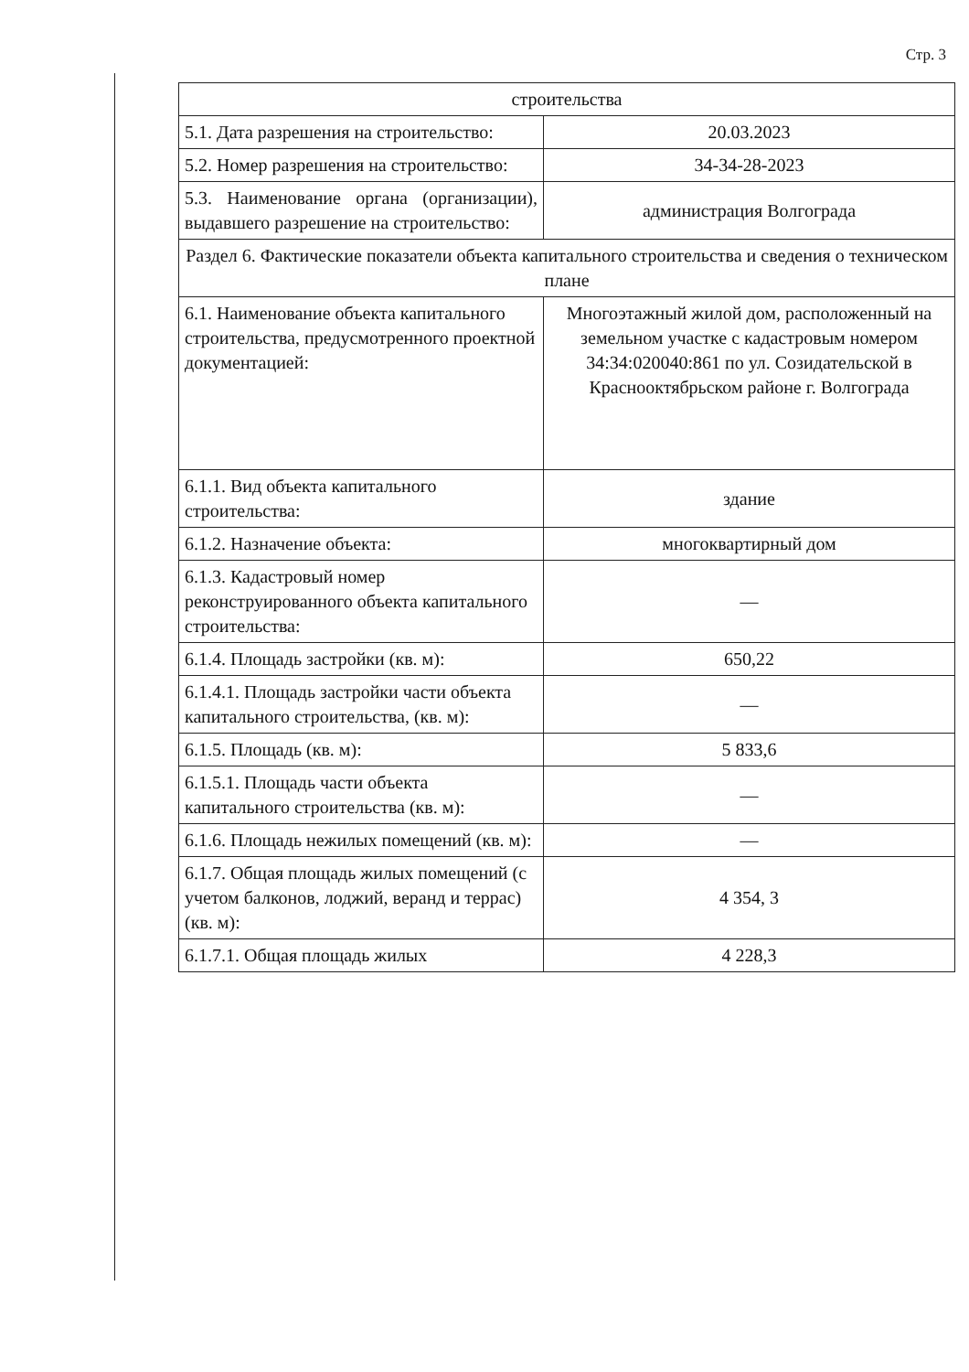Стр. 3
| строительства | |
| 5.1. Дата разрешения на строительство: | 20.03.2023 |
| 5.2. Номер разрешения на строительство: | 34-34-28-2023 |
| 5.3. Наименование органа (организации), выдавшего разрешение на строительство: | администрация Волгограда |
| Раздел 6. Фактические показатели объекта капитального строительства и сведения о техническом плане | |
| 6.1. Наименование объекта капитального строительства, предусмотренного проектной документацией: | Многоэтажный жилой дом, расположенный на земельном участке с кадастровым номером 34:34:020040:861 по ул. Созидательской в Краснооктябрьском районе г. Волгограда |
| 6.1.1. Вид объекта капитального строительства: | здание |
| 6.1.2. Назначение объекта: | многоквартирный дом |
| 6.1.3. Кадастровый номер реконструированного объекта капитального строительства: | — |
| 6.1.4. Площадь застройки (кв. м): | 650,22 |
| 6.1.4.1. Площадь застройки части объекта капитального строительства, (кв. м): | — |
| 6.1.5. Площадь (кв. м): | 5 833,6 |
| 6.1.5.1. Площадь части объекта капитального строительства (кв. м): | — |
| 6.1.6. Площадь нежилых помещений (кв. м): | — |
| 6.1.7. Общая площадь жилых помещений (с учетом балконов, лоджий, веранд и террас) (кв. м): | 4 354, 3 |
| 6.1.7.1. Общая площадь жилых | 4 228,3 |